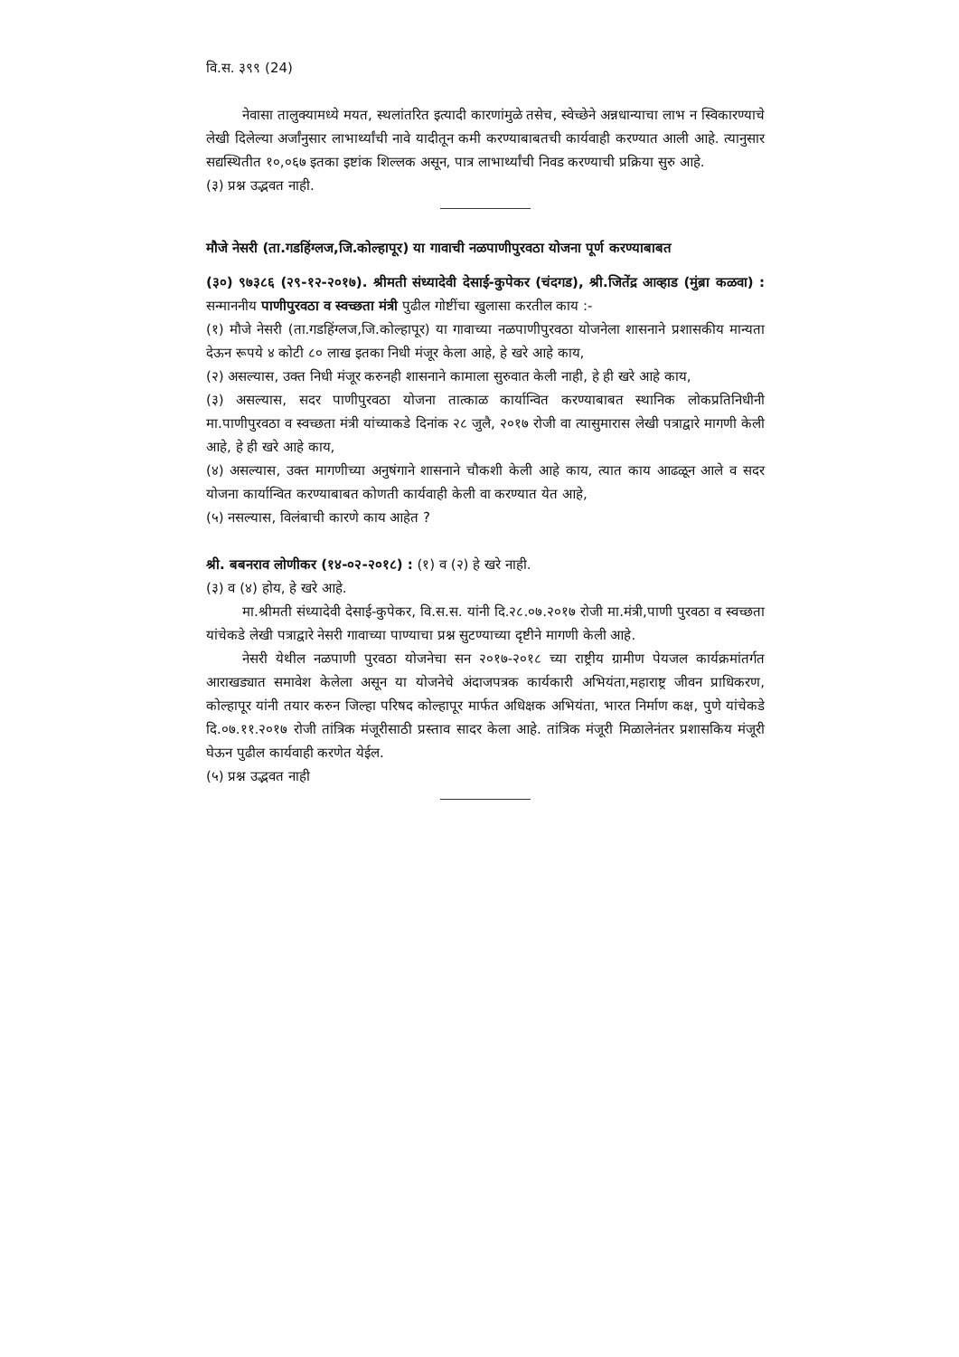वि.स. ३९९ (24)
नेवासा तालुक्यामध्ये मयत, स्थलांतरित इत्यादी कारणांमुळे तसेच, स्वेच्छेने अन्नधान्याचा लाभ न स्विकारण्याचे लेखी दिलेल्या अर्जांनुसार लाभार्थ्यांची नावे यादीतून कमी करण्याबाबतची कार्यवाही करण्यात आली आहे. त्यानुसार सद्यस्थितीत १०,०६७ इतका इष्टांक शिल्लक असून, पात्र लाभार्थ्यांची निवड करण्याची प्रक्रिया सुरु आहे.
(३) प्रश्न उद्भवत नाही.
मौजे नेसरी (ता.गडहिंग्लज,जि.कोल्हापूर) या गावाची नळपाणीपुरवठा योजना पूर्ण करण्याबाबत
(३०) ९७३८६ (२९-१२-२०१७). श्रीमती संध्यादेवी देसाई-कुपेकर (चंदगड), श्री.जितेंद्र आव्हाड (मुंब्रा कळवा) : सन्माननीय पाणीपुरवठा व स्वच्छता मंत्री पुढील गोष्टींचा खुलासा करतील काय :-
(१) मौजे नेसरी (ता.गडहिंग्लज,जि.कोल्हापूर) या गावाच्या नळपाणीपुरवठा योजनेला शासनाने प्रशासकीय मान्यता देऊन रूपये ४ कोटी ८० लाख इतका निधी मंजूर केला आहे, हे खरे आहे काय,
(२) असल्यास, उक्त निधी मंजूर करुनही शासनाने कामाला सुरुवात केली नाही, हे ही खरे आहे काय,
(३) असल्यास, सदर पाणीपुरवठा योजना तात्काळ कार्यान्वित करण्याबाबत स्थानिक लोकप्रतिनिधीनी मा.पाणीपुरवठा व स्वच्छता मंत्री यांच्याकडे दिनांक २८ जुलै, २०१७ रोजी वा त्यासुमारास लेखी पत्राद्वारे मागणी केली आहे, हे ही खरे आहे काय,
(४) असल्यास, उक्त मागणीच्या अनुषंगाने शासनाने चौकशी केली आहे काय, त्यात काय आढळून आले व सदर योजना कार्यान्वित करण्याबाबत कोणती कार्यवाही केली वा करण्यात येत आहे,
(५) नसल्यास, विलंबाची कारणे काय आहेत ?
श्री. बबनराव लोणीकर (१४-०२-२०१८) : (१) व (२) हे खरे नाही.
(३) व (४) होय, हे खरे आहे.
मा.श्रीमती संध्यादेवी देसाई-कुपेकर, वि.स.स. यांनी दि.२८.०७.२०१७ रोजी मा.मंत्री,पाणी पुरवठा व स्वच्छता यांचेकडे लेखी पत्राद्वारे नेसरी गावाच्या पाण्याचा प्रश्न सुटण्याच्या दृष्टीने मागणी केली आहे.
नेसरी येथील नळपाणी पुरवठा योजनेचा सन २०१७-२०१८ च्या राष्ट्रीय ग्रामीण पेयजल कार्यक्रमांतर्गत आराखड्यात समावेश केलेला असून या योजनेचे अंदाजपत्रक कार्यकारी अभियंता,महाराष्ट्र जीवन प्राधिकरण, कोल्हापूर यांनी तयार करुन जिल्हा परिषद कोल्हापूर मार्फत अधिक्षक अभियंता, भारत निर्माण कक्ष, पुणे यांचेकडे दि.०७.११.२०१७ रोजी तांत्रिक मंजूरीसाठी प्रस्ताव सादर केला आहे. तांत्रिक मंजूरी मिळालेनंतर प्रशासकिय मंजूरी घेऊन पुढील कार्यवाही करणेत येईल.
(५) प्रश्न उद्भवत नाही